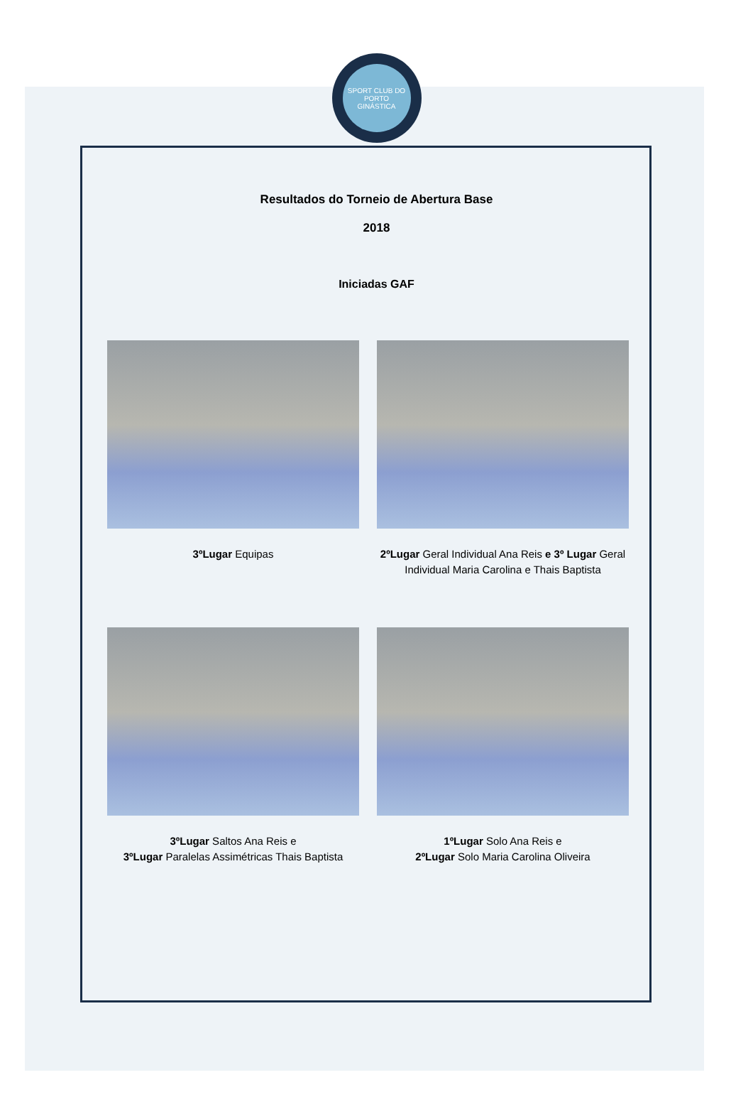SPORT CLUB DO PORTO
GINÁSTICA
Resultados do Torneio de Abertura Base
2018
Iniciadas GAF
3ºLugar Equipas 2ºLugar Geral Individual Ana Reis e 3º Lugar Geral Individual Maria Carolina e Thais Baptista
3ºLugar Saltos Ana Reis e
3ºLugar Paralelas Assimétricas Thais Baptista
1ºLugar Solo Ana Reis e
2ºLugar Solo Maria Carolina Oliveira